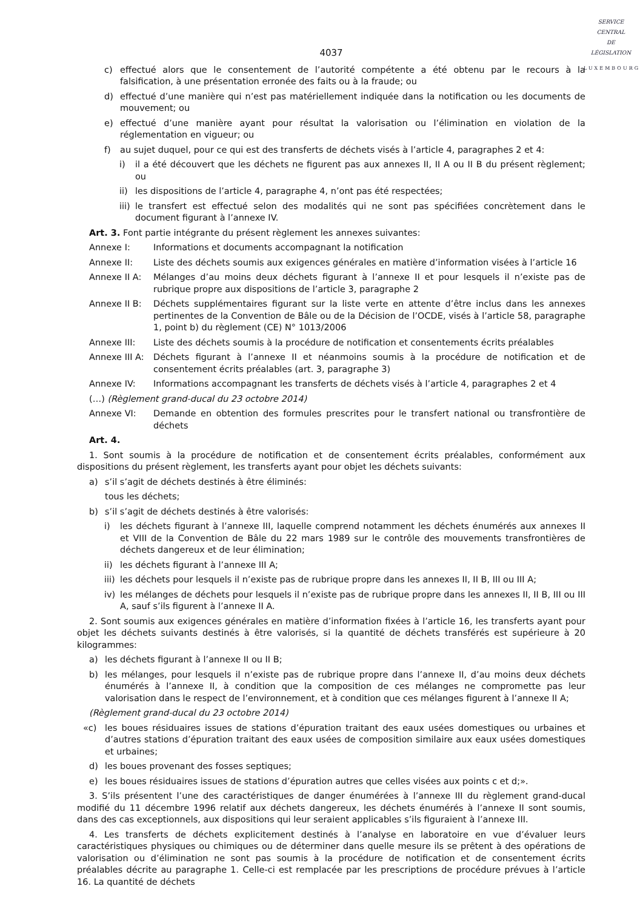SERVICE
CENTRAL
DE
LÉGISLATION
LUXEMBOURG
4037
c) effectué alors que le consentement de l’autorité compétente a été obtenu par le recours à la falsification, à une présentation erronée des faits ou à la fraude; ou
d) effectué d’une manière qui n’est pas matériellement indiquée dans la notification ou les documents de mouvement; ou
e) effectué d’une manière ayant pour résultat la valorisation ou l’élimination en violation de la réglementation en vigueur; ou
f) au sujet duquel, pour ce qui est des transferts de déchets visés à l’article 4, paragraphes 2 et 4:
i) il a été découvert que les déchets ne figurent pas aux annexes II, II A ou II B du présent règlement; ou
ii) les dispositions de l’article 4, paragraphe 4, n’ont pas été respectées;
iii) le transfert est effectué selon des modalités qui ne sont pas spécifiées concrètement dans le document figurant à l’annexe IV.
Art. 3. Font partie intégrante du présent règlement les annexes suivantes:
Annexe I: Informations et documents accompagnant la notification
Annexe II: Liste des déchets soumis aux exigences générales en matière d’information visées à l’article 16
Annexe II A: Mélanges d’au moins deux déchets figurant à l’annexe II et pour lesquels il n’existe pas de rubrique propre aux dispositions de l’article 3, paragraphe 2
Annexe II B: Déchets supplémentaires figurant sur la liste verte en attente d’être inclus dans les annexes pertinentes de la Convention de Bâle ou de la Décision de l’OCDE, visés à l’article 58, paragraphe 1, point b) du règlement (CE) N° 1013/2006
Annexe III: Liste des déchets soumis à la procédure de notification et consentements écrits préalables
Annexe III A: Déchets figurant à l’annexe II et néanmoins soumis à la procédure de notification et de consentement écrits préalables (art. 3, paragraphe 3)
Annexe IV: Informations accompagnant les transferts de déchets visés à l’article 4, paragraphes 2 et 4
(…) (Règlement grand-ducal du 23 octobre 2014)
Annexe VI: Demande en obtention des formules prescrites pour le transfert national ou transfrontière de déchets
Art. 4.
1. Sont soumis à la procédure de notification et de consentement écrits préalables, conformément aux dispositions du présent règlement, les transferts ayant pour objet les déchets suivants:
a) s’il s’agit de déchets destinés à être éliminés:
tous les déchets;
b) s’il s’agit de déchets destinés à être valorisés:
i) les déchets figurant à l’annexe III, laquelle comprend notamment les déchets énumérés aux annexes II et VIII de la Convention de Bâle du 22 mars 1989 sur le contrôle des mouvements transfrontières de déchets dangereux et de leur élimination;
ii) les déchets figurant à l’annexe III A;
iii) les déchets pour lesquels il n’existe pas de rubrique propre dans les annexes II, II B, III ou III A;
iv) les mélanges de déchets pour lesquels il n’existe pas de rubrique propre dans les annexes II, II B, III ou III A, sauf s’ils figurent à l’annexe II A.
2. Sont soumis aux exigences générales en matière d’information fixées à l’article 16, les transferts ayant pour objet les déchets suivants destinés à être valorisés, si la quantité de déchets transférés est supérieure à 20 kilogrammes:
a) les déchets figurant à l’annexe II ou II B;
b) les mélanges, pour lesquels il n’existe pas de rubrique propre dans l’annexe II, d’au moins deux déchets énumérés à l’annexe II, à condition que la composition de ces mélanges ne compromette pas leur valorisation dans le respect de l’environnement, et à condition que ces mélanges figurent à l’annexe II A;
(Règlement grand-ducal du 23 octobre 2014)
«c) les boues résiduaires issues de stations d’épuration traitant des eaux usées domestiques ou urbaines et d’autres stations d’épuration traitant des eaux usées de composition similaire aux eaux usées domestiques et urbaines;
d) les boues provenant des fosses septiques;
e) les boues résiduaires issues de stations d’épuration autres que celles visées aux points c et d;».
3. S’ils présentent l’une des caractéristiques de danger énumérées à l’annexe III du règlement grand-ducal modifié du 11 décembre 1996 relatif aux déchets dangereux, les déchets énumérés à l’annexe II sont soumis, dans des cas exceptionnels, aux dispositions qui leur seraient applicables s’ils figuraient à l’annexe III.
4. Les transferts de déchets explicitement destinés à l’analyse en laboratoire en vue d’évaluer leurs caractéristiques physiques ou chimiques ou de déterminer dans quelle mesure ils se prêtent à des opérations de valorisation ou d’élimination ne sont pas soumis à la procédure de notification et de consentement écrits préalables décrite au paragraphe 1. Celle-ci est remplacée par les prescriptions de procédure prévues à l’article 16. La quantité de déchets